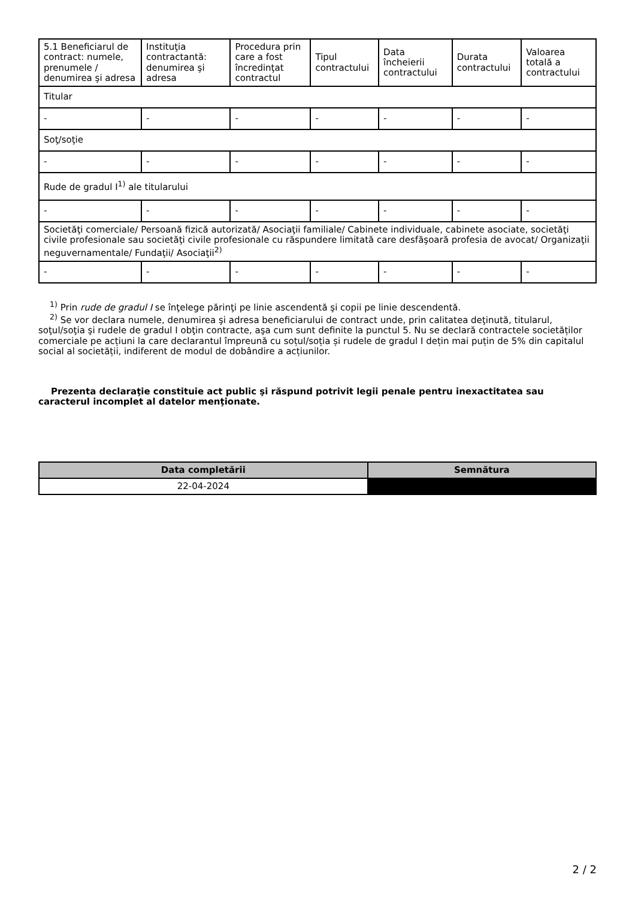| 5.1 Beneficiarul de contract: numele, prenumele / denumirea şi adresa | Instituţia contractantă: denumirea şi adresa | Procedura prin care a fost încredinţat contractul | Tipul contractului | Data încheierii contractului | Durata contractului | Valoarea totală a contractului |
| --- | --- | --- | --- | --- | --- | --- |
| Titular | | | | | | |
| - | - | - | - | - | - | - |
| Soţ/soţie | | | | | | |
| - | - | - | - | - | - | - |
| Rude de gradul I<sup>1)</sup> ale titularului | | | | | | |
| - | - | - | - | - | - | - |
| Societăţi comerciale/ Persoană fizică autorizată/ Asociaţii familiale/ Cabinete individuale, cabinete asociate, societăţi civile profesionale sau societăţi civile profesionale cu răspundere limitată care desfăşoară profesia de avocat/ Organizaţii neguvernamentale/ Fundaţii/ Asociaţii<sup>2)</sup> | | | | | | |
| - | - | - | - | - | - | - |
<sup>1)</sup> Prin rude de gradul I se înţelege părinţi pe linie ascendentă şi copii pe linie descendentă.
<sup>2)</sup> Se vor declara numele, denumirea şi adresa beneficiarului de contract unde, prin calitatea deţinută, titularul, soţul/soţia şi rudele de gradul I obţin contracte, aşa cum sunt definite la punctul 5. Nu se declară contractele societăților comerciale pe acțiuni la care declarantul împreună cu soțul/soția și rudele de gradul I dețin mai puțin de 5% din capitalul social al societății, indiferent de modul de dobândire a acțiunilor.
Prezenta declaraţie constituie act public şi răspund potrivit legii penale pentru inexactitatea sau caracterul incomplet al datelor menţionate.
| Data completării | Semnătura |
| --- | --- |
| 22-04-2024 | |
2 / 2